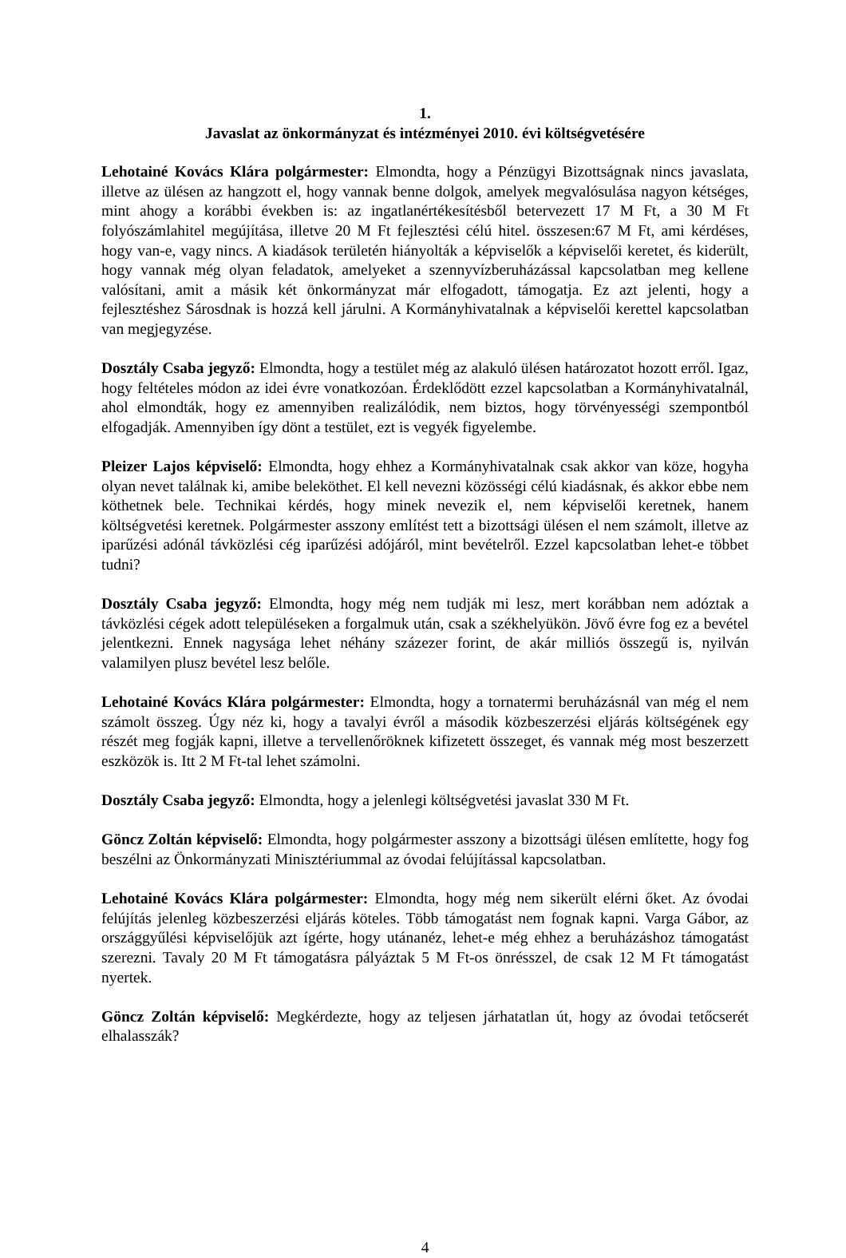1.
Javaslat az önkormányzat és intézményei 2010. évi költségvetésére
Lehotainé Kovács Klára polgármester: Elmondta, hogy a Pénzügyi Bizottságnak nincs javaslata, illetve az ülésen az hangzott el, hogy vannak benne dolgok, amelyek megvalósulása nagyon kétséges, mint ahogy a korábbi években is: az ingatlanértékesítésből betervezett 17 M Ft, a 30 M Ft folyószámlahitel megújítása, illetve 20 M Ft fejlesztési célú hitel. összesen:67 M Ft, ami kérdéses, hogy van-e, vagy nincs. A kiadások területén hiányolták a képviselők a képviselői keretet, és kiderült, hogy vannak még olyan feladatok, amelyeket a szennyvízberuházással kapcsolatban meg kellene valósítani, amit a másik két önkormányzat már elfogadott, támogatja. Ez azt jelenti, hogy a fejlesztéshez Sárosdnak is hozzá kell járulni. A Kormányhivatalnak a képviselői kerettel kapcsolatban van megjegyzése.
Dosztály Csaba jegyző: Elmondta, hogy a testület még az alakuló ülésen határozatot hozott erről. Igaz, hogy feltételes módon az idei évre vonatkozóan. Érdeklődött ezzel kapcsolatban a Kormányhivatalnál, ahol elmondták, hogy ez amennyiben realizálódik, nem biztos, hogy törvényességi szempontból elfogadják. Amennyiben így dönt a testület, ezt is vegyék figyelembe.
Pleizer Lajos képviselő: Elmondta, hogy ehhez a Kormányhivatalnak csak akkor van köze, hogyha olyan nevet találnak ki, amibe beleköthet. El kell nevezni közösségi célú kiadásnak, és akkor ebbe nem köthetnek bele. Technikai kérdés, hogy minek nevezik el, nem képviselői keretnek, hanem költségvetési keretnek. Polgármester asszony említést tett a bizottsági ülésen el nem számolt, illetve az iparűzési adónál távközlési cég iparűzési adójáról, mint bevételről. Ezzel kapcsolatban lehet-e többet tudni?
Dosztály Csaba jegyző: Elmondta, hogy még nem tudják mi lesz, mert korábban nem adóztak a távközlési cégek adott településeken a forgalmuk után, csak a székhelyükön. Jövő évre fog ez a bevétel jelentkezni. Ennek nagysága lehet néhány százezer forint, de akár milliós összegű is, nyilván valamilyen plusz bevétel lesz belőle.
Lehotainé Kovács Klára polgármester: Elmondta, hogy a tornatermi beruházásnál van még el nem számolt összeg. Úgy néz ki, hogy a tavalyi évről a második közbeszerzési eljárás költségének egy részét meg fogják kapni, illetve a tervellenőröknek kifizetett összeget, és vannak még most beszerzett eszközök is. Itt 2 M Ft-tal lehet számolni.
Dosztály Csaba jegyző: Elmondta, hogy a jelenlegi költségvetési javaslat 330 M Ft.
Göncz Zoltán képviselő: Elmondta, hogy polgármester asszony a bizottsági ülésen említette, hogy fog beszélni az Önkormányzati Minisztériummal az óvodai felújítással kapcsolatban.
Lehotainé Kovács Klára polgármester: Elmondta, hogy még nem sikerült elérni őket. Az óvodai felújítás jelenleg közbeszerzési eljárás köteles. Több támogatást nem fognak kapni. Varga Gábor, az országgyűlési képviselőjük azt ígérte, hogy utánanéz, lehet-e még ehhez a beruházáshoz támogatást szerezni. Tavaly 20 M Ft támogatásra pályáztak 5 M Ft-os önrésszel, de csak 12 M Ft támogatást nyertek.
Göncz Zoltán képviselő: Megkérdezte, hogy az teljesen járhatatlan út, hogy az óvodai tetőcserét elhalasszák?
4